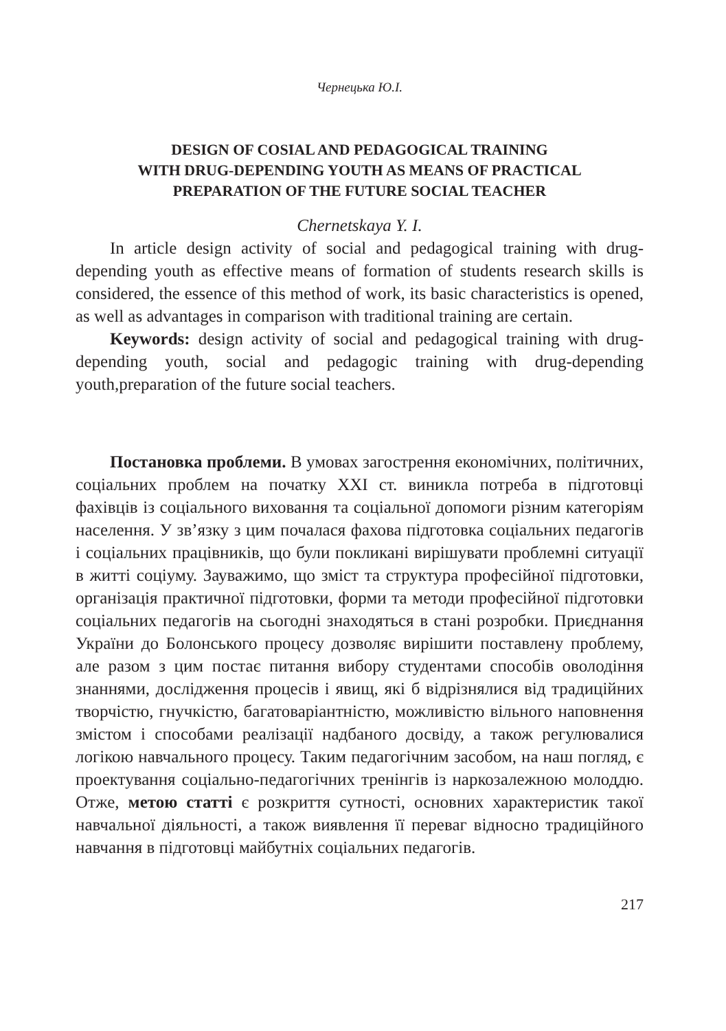Чернецька Ю.І.
DESIGN OF COSIAL AND PEDAGOGICAL TRAINING
WITH DRUG-DEPENDING YOUTH AS MEANS OF PRACTICAL
PREPARATION OF THE FUTURE SOCIAL TEACHER
Chernetskaya Y. I.
In article design activity of social and pedagogical training with drug-depending youth as effective means of formation of students research skills is considered, the essence of this method of work, its basic characteristics is opened, as well as advantages in comparison with traditional training are certain.
Keywords: design activity of social and pedagogical training with drug-depending youth, social and pedagogic training with drug-depending youth,preparation of the future social teachers.
Постановка проблеми. В умовах загострення економічних, політичних, соціальних проблем на початку XXI ст. виникла потреба в підготовці фахівців із соціального виховання та соціальної допомоги різним категоріям населення. У зв’язку з цим почалася фахова підготовка соціальних педагогів і соціальних працівників, що були покликані вирішувати проблемні ситуації в житті соціуму. Зауважимо, що зміст та структура професійної підготовки, організація практичної підготовки, форми та методи професійної підготовки соціальних педагогів на сьогодні знаходяться в стані розробки. Приєднання України до Болонського процесу дозволяє вирішити поставлену проблему, але разом з цим постає питання вибору студентами способів оволодіння знаннями, дослідження процесів і явищ, які б відрізнялися від традиційних творчістю, гнучкістю, багатоваріантністю, можливістю вільного наповнення змістом і способами реалізації надбаного досвіду, а також регулювалися логікою навчального процесу. Таким педагогічним засобом, на наш погляд, є проектування соціально-педагогічних тренінгів із наркозалежною молоддю. Отже, метою статті є розкриття сутності, основних характеристик такої навчальної діяльності, а також виявлення її переваг відносно традиційного навчання в підготовці майбутніх соціальних педагогів.
217